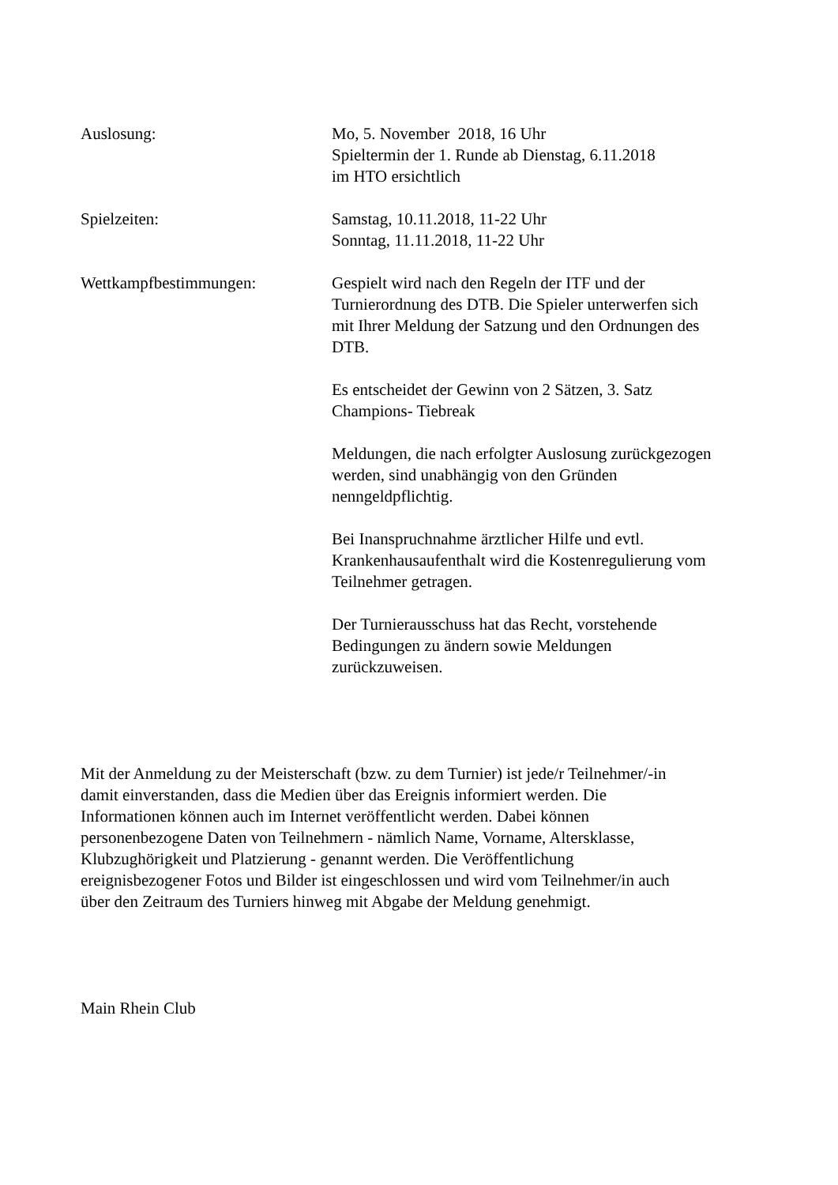Auslosung: Mo, 5. November 2018, 16 Uhr
Spieltermin der 1. Runde ab Dienstag, 6.11.2018
im HTO ersichtlich
Spielzeiten: Samstag, 10.11.2018, 11-22 Uhr
Sonntag, 11.11.2018, 11-22 Uhr
Wettkampfbestimmungen: Gespielt wird nach den Regeln der ITF und der
Turnierordnung des DTB. Die Spieler unterwerfen sich
mit Ihrer Meldung der Satzung und den Ordnungen des
DTB.
Es entscheidet der Gewinn von 2 Sätzen, 3. Satz
Champions- Tiebreak
Meldungen, die nach erfolgter Auslosung zurückgezogen
werden, sind unabhängig von den Gründen
nenngeldpflichtig.
Bei Inanspruchnahme ärztlicher Hilfe und evtl.
Krankenhausaufenthalt wird die Kostenregulierung vom
Teilnehmer getragen.
Der Turnierausschuss hat das Recht, vorstehende
Bedingungen zu ändern sowie Meldungen
zurückzuweisen.
Mit der Anmeldung zu der Meisterschaft (bzw. zu dem Turnier) ist jede/r Teilnehmer/-in
damit einverstanden, dass die Medien über das Ereignis informiert werden. Die
Informationen können auch im Internet veröffentlicht werden. Dabei können
personenbezogene Daten von Teilnehmern - nämlich Name, Vorname, Altersklasse,
Klubzughörigkeit und Platzierung - genannt werden. Die Veröffentlichung
ereignisbezogener Fotos und Bilder ist eingeschlossen und wird vom Teilnehmer/in auch
über den Zeitraum des Turniers hinweg mit Abgabe der Meldung genehmigt.
Main Rhein Club